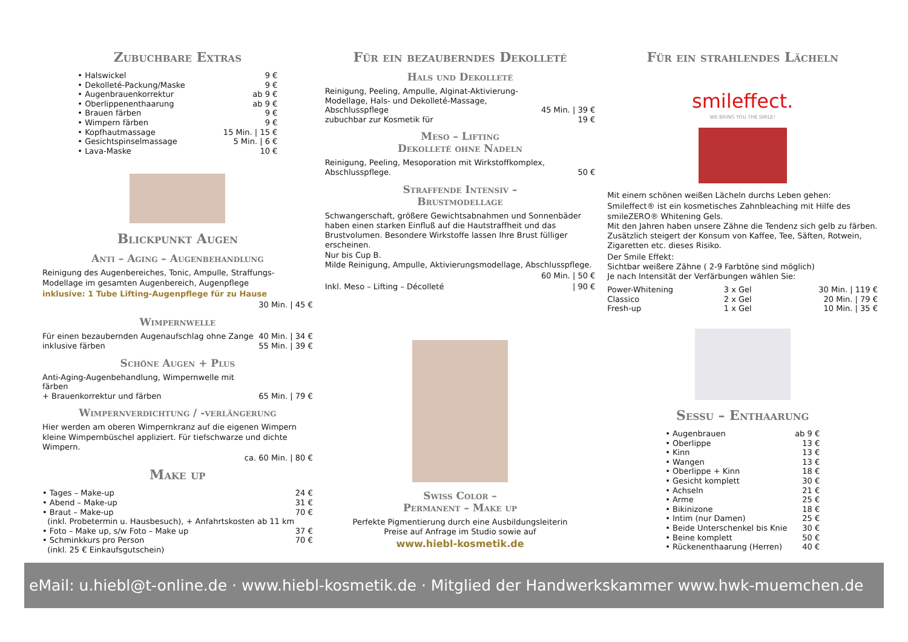Zubuchbare Extras
| • Halswickel | 9 € |
| • Dekolleté-Packung/Maske | 9 € |
| • Augenbrauenkorrektur | ab 9 € |
| • Oberlippenenthaarung | ab 9 € |
| • Brauen färben | 9 € |
| • Wimpern färben | 9 € |
| • Kopfhautmassage | 15 Min. / 15 € |
| • Gesichtspinselmassage | 5 Min. / 6 € |
| • Lava-Maske | 10 € |
Blickpunkt Augen
Anti – Aging – Augenbehandlung
Reinigung des Augenbereiches, Tonic, Ampulle, Straffungs-Modellage im gesamten Augenbereich, Augenpflege
inklusive: 1 Tube Lifting-Augenpflege für zu Hause
30 Min. | 45 €
Wimpernwelle
| Für einen bezaubernden Augenaufschlag ohne Zange | 40 Min. / 34 € |
| inklusive färben | 55 Min. / 39 € |
Schöne Augen + Plus
| Anti-Aging-Augenbehandlung, Wimpernwelle mit färben + Brauenkorrektur und färben | 65 Min. / 79 € |
Wimpernverdichtung / -verlängerung
Hier werden am oberen Wimpernkranz auf die eigenen Wimpern kleine Wimpernbüschel appliziert. Für tiefschwarze und dichte Wimpern.
ca. 60 Min. | 80 €
Make up
| • Tages – Make-up | 24 € |
| • Abend – Make-up | 31 € |
| • Braut – Make-up (inkl. Probetermin u. Hausbesuch), + Anfahrtskosten ab 11 km | 70 € |
| • Foto – Make up, s/w Foto – Make up | 37 € |
| • Schminkkurs pro Person (inkl. 25 € Einkaufsgutschein) | 70 € |
Für ein bezauberndes Dekolleté
Hals und Dekolleté
| Reinigung, Peeling, Ampulle, Alginat-Aktivierung-Modellage, Hals- und Dekolleté-Massage, Abschlusspflege | 45 Min. / 39 € |
| zubuchbar zur Kosmetik für | 19 € |
Meso – Lifting
Dekolleté ohne Nadeln
| Reinigung, Peeling, Mesoporation mit Wirkstoffkomplex, Abschlusspflege. | 50 € |
Straffende Intensiv –
Brustmodellage
Schwangerschaft, größere Gewichtsabnahmen und Sonnenbäder haben einen starken Einfluß auf die Hautstraffheit und das Brustvolumen. Besondere Wirkstoffe lassen Ihre Brust fülliger erscheinen.
Nur bis Cup B.
Milde Reinigung, Ampulle, Aktivierungsmodellage, Abschlusspflege.
60 Min. | 50 €
| Inkl. Meso – Lifting – Décolleté | / 90 € |
Swiss Color –
Permanent – Make up
Perfekte Pigmentierung durch eine Ausbildungsleiterin
Preise auf Anfrage im Studio sowie auf
www.hiebl-kosmetik.de
Für ein strahlendes Lächeln
smileffect.
WE BRING YOU THE SMILE!
Mit einem schönen weißen Lächeln durchs Leben gehen:
Smileffect® ist ein kosmetisches Zahnbleaching mit Hilfe des smileZERO® Whitening Gels.
Mit den Jahren haben unsere Zähne die Tendenz sich gelb zu färben. Zusätzlich steigert der Konsum von Kaffee, Tee, Säften, Rotwein, Zigaretten etc. dieses Risiko.
Der Smile Effekt:
Sichtbar weißere Zähne ( 2-9 Farbtöne sind möglich)
Je nach Intensität der Verfärbungen wählen Sie:
| Power-Whitening | 3 x Gel | 30 Min. / 119 € |
| Classico | 2 x Gel | 20 Min. / 79 € |
| Fresh-up | 1 x Gel | 10 Min. / 35 € |
Sessu – Enthaarung
| • Augenbrauen | ab 9 € |
| • Oberlippe | 13 € |
| • Kinn | 13 € |
| • Wangen | 13 € |
| • Oberlippe + Kinn | 18 € |
| • Gesicht komplett | 30 € |
| • Achseln | 21 € |
| • Arme | 25 € |
| • Bikinizone | 18 € |
| • Intim (nur Damen) | 25 € |
| • Beide Unterschenkel bis Knie | 30 € |
| • Beine komplett | 50 € |
| • Rückenenthaarung (Herren) | 40 € |
eMail: u.hiebl@t-online.de · www.hiebl-kosmetik.de · Mitglied der Handwerkskammer www.hwk-muemchen.de